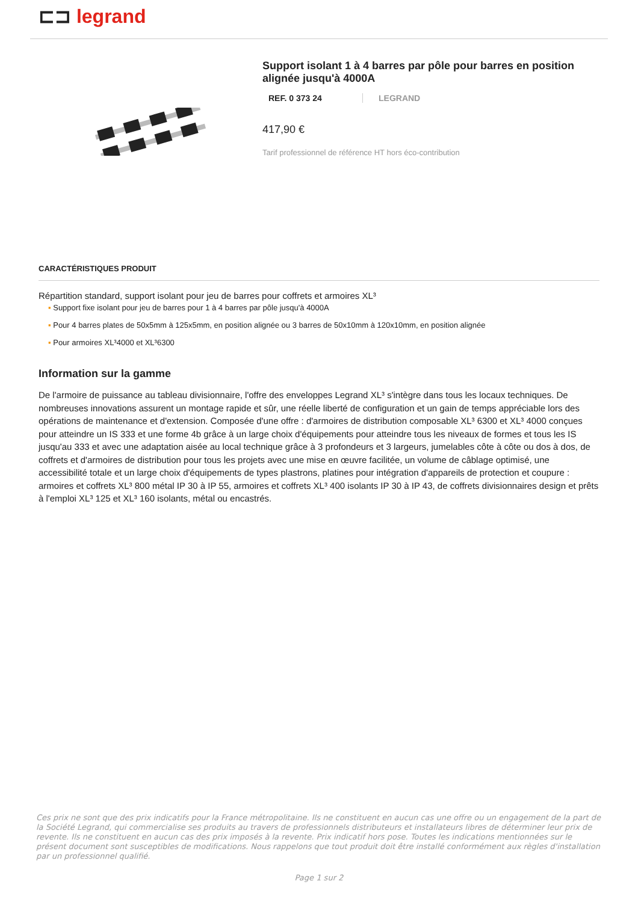⊏⊐ legrand
Support isolant 1 à 4 barres par pôle pour barres en position alignée jusqu'à 4000A
REF. 0 373 24 LEGRAND
417,90 €
Tarif professionnel de référence HT hors éco-contribution
CARACTÉRISTIQUES PRODUIT
Répartition standard, support isolant pour jeu de barres pour coffrets et armoires XL³
▪ Support fixe isolant pour jeu de barres pour 1 à 4 barres par pôle jusqu'à 4000A
▪ Pour 4 barres plates de 50x5mm à 125x5mm, en position alignée ou 3 barres de 50x10mm à 120x10mm, en position alignée
▪ Pour armoires XL³4000 et XL³6300
Information sur la gamme
De l'armoire de puissance au tableau divisionnaire, l'offre des enveloppes Legrand XL³ s'intègre dans tous les locaux techniques. De nombreuses innovations assurent un montage rapide et sûr, une réelle liberté de configuration et un gain de temps appréciable lors des opérations de maintenance et d'extension. Composée d'une offre : d'armoires de distribution composable XL³ 6300 et XL³ 4000 conçues pour atteindre un IS 333 et une forme 4b grâce à un large choix d'équipements pour atteindre tous les niveaux de formes et tous les IS jusqu'au 333 et avec une adaptation aisée au local technique grâce à 3 profondeurs et 3 largeurs, jumelables côte à côte ou dos à dos, de coffrets et d'armoires de distribution pour tous les projets avec une mise en œuvre facilitée, un volume de câblage optimisé, une accessibilité totale et un large choix d'équipements de types plastrons, platines pour intégration d'appareils de protection et coupure : armoires et coffrets XL³ 800 métal IP 30 à IP 55, armoires et coffrets XL³ 400 isolants IP 30 à IP 43, de coffrets divisionnaires design et prêts à l'emploi XL³ 125 et XL³ 160 isolants, métal ou encastrés.
Ces prix ne sont que des prix indicatifs pour la France métropolitaine. Ils ne constituent en aucun cas une offre ou un engagement de la part de la Société Legrand, qui commercialise ses produits au travers de professionnels distributeurs et installateurs libres de déterminer leur prix de revente. Ils ne constituent en aucun cas des prix imposés à la revente. Prix indicatif hors pose. Toutes les indications mentionnées sur le présent document sont susceptibles de modifications. Nous rappelons que tout produit doit être installé conformément aux règles d'installation par un professionnel qualifié.
Page 1 sur 2